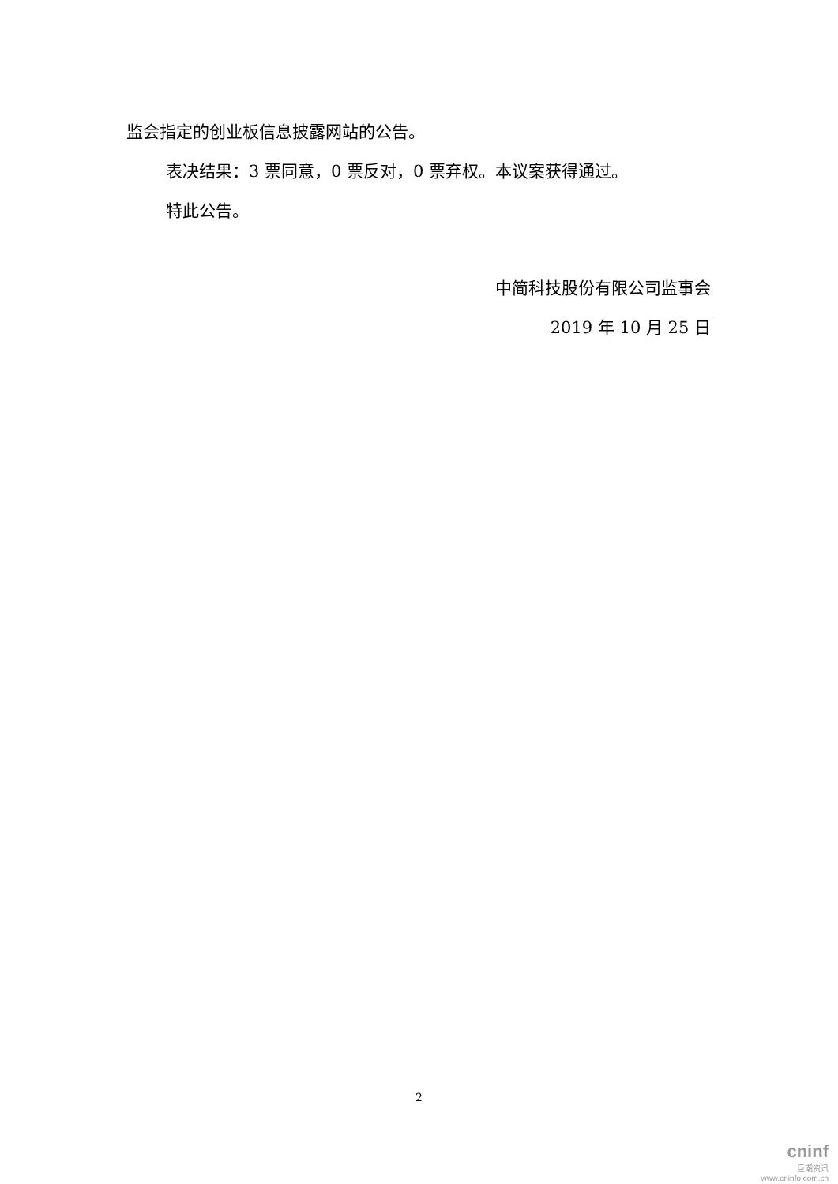监会指定的创业板信息披露网站的公告。
表决结果：3 票同意，0 票反对，0 票弃权。本议案获得通过。
特此公告。
中简科技股份有限公司监事会
2019 年 10 月 25 日
2
cninf
巨潮资讯
www.cninfo.com.cn